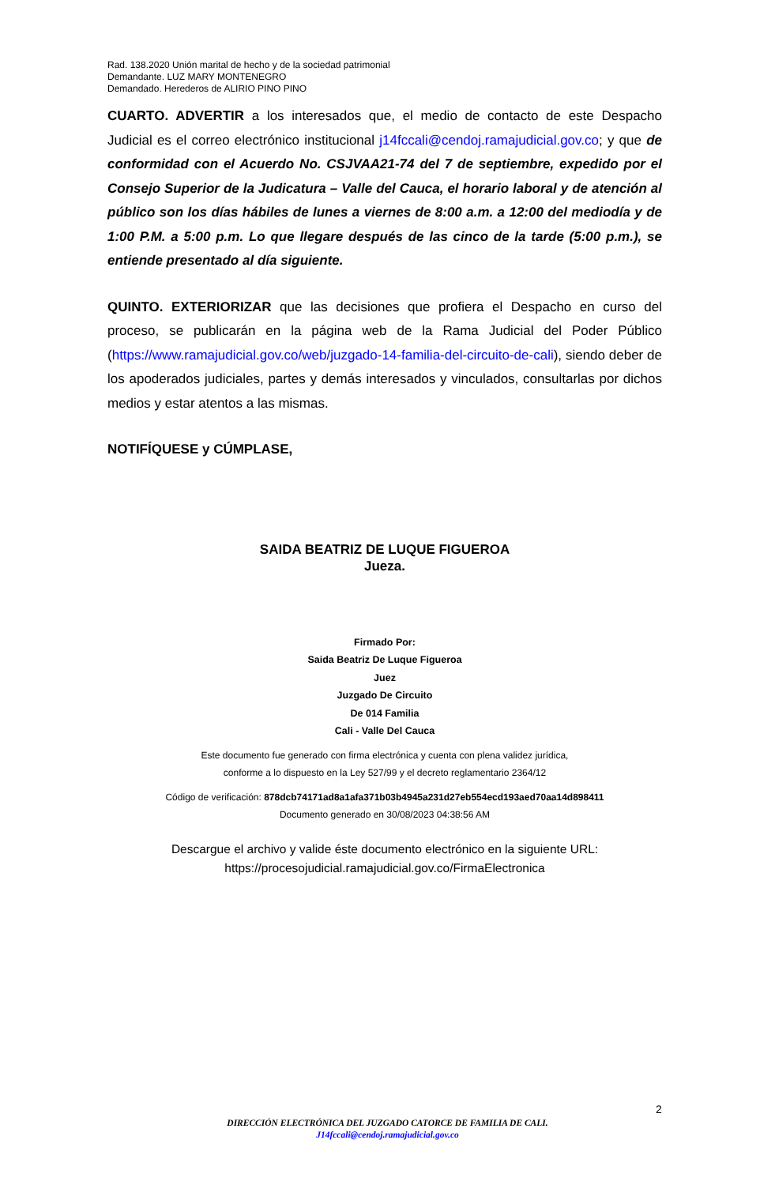Rad. 138.2020 Unión marital de hecho y de la sociedad patrimonial
Demandante. LUZ MARY MONTENEGRO
Demandado. Herederos de ALIRIO PINO PINO
CUARTO. ADVERTIR a los interesados que, el medio de contacto de este Despacho Judicial es el correo electrónico institucional j14fccali@cendoj.ramajudicial.gov.co; y que de conformidad con el Acuerdo No. CSJVAA21-74 del 7 de septiembre, expedido por el Consejo Superior de la Judicatura – Valle del Cauca, el horario laboral y de atención al público son los días hábiles de lunes a viernes de 8:00 a.m. a 12:00 del mediodía y de 1:00 P.M. a 5:00 p.m. Lo que llegare después de las cinco de la tarde (5:00 p.m.), se entiende presentado al día siguiente.
QUINTO. EXTERIORIZAR que las decisiones que profiera el Despacho en curso del proceso, se publicarán en la página web de la Rama Judicial del Poder Público (https://www.ramajudicial.gov.co/web/juzgado-14-familia-del-circuito-de-cali), siendo deber de los apoderados judiciales, partes y demás interesados y vinculados, consultarlas por dichos medios y estar atentos a las mismas.
NOTIFÍQUESE y CÚMPLASE,
SAIDA BEATRIZ DE LUQUE FIGUEROA
Jueza.
Firmado Por:
Saida Beatriz De Luque Figueroa
Juez
Juzgado De Circuito
De 014 Familia
Cali - Valle Del Cauca
Este documento fue generado con firma electrónica y cuenta con plena validez jurídica,
conforme a lo dispuesto en la Ley 527/99 y el decreto reglamentario 2364/12
Código de verificación: 878dcb74171ad8a1afa371b03b4945a231d27eb554ecd193aed70aa14d898411
Documento generado en 30/08/2023 04:38:56 AM
Descargue el archivo y valide éste documento electrónico en la siguiente URL:
https://procesojudicial.ramajudicial.gov.co/FirmaElectronica
2
DIRECCIÓN ELECTRÓNICA DEL JUZGADO CATORCE DE FAMILIA DE CALI.
J14fccali@cendoj.ramajudicial.gov.co